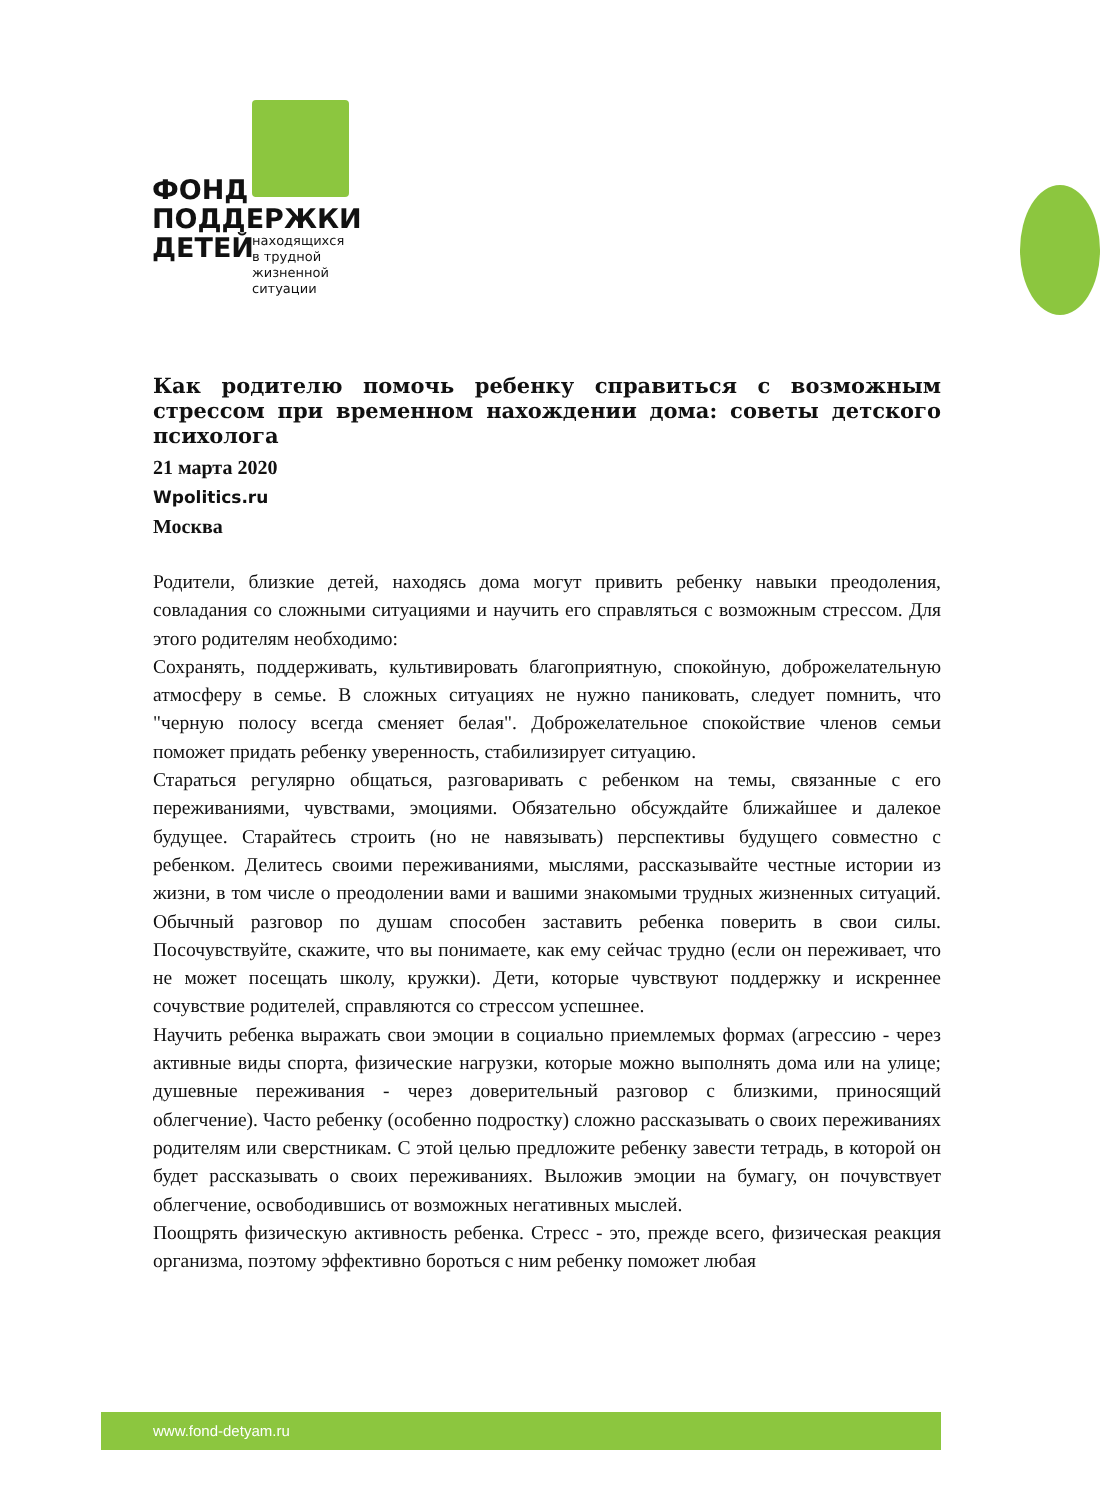ФОНД
ПОДДЕРЖКИ
ДЕТЕЙ
находящихся
в трудной
жизненной
ситуации
Как родителю помочь ребенку справиться с возможным стрессом при временном нахождении дома: советы детского психолога
21 марта 2020
Wpolitics.ru
Москва
Родители, близкие детей, находясь дома могут привить ребенку навыки преодоления, совладания со сложными ситуациями и научить его справляться с возможным стрессом. Для этого родителям необходимо:
Сохранять, поддерживать, культивировать благоприятную, спокойную, доброжелательную атмосферу в семье. В сложных ситуациях не нужно паниковать, следует помнить, что "черную полосу всегда сменяет белая". Доброжелательное спокойствие членов семьи поможет придать ребенку уверенность, стабилизирует ситуацию.
Стараться регулярно общаться, разговаривать с ребенком на темы, связанные с его переживаниями, чувствами, эмоциями. Обязательно обсуждайте ближайшее и далекое будущее. Старайтесь строить (но не навязывать) перспективы будущего совместно с ребенком. Делитесь своими переживаниями, мыслями, рассказывайте честные истории из жизни, в том числе о преодолении вами и вашими знакомыми трудных жизненных ситуаций. Обычный разговор по душам способен заставить ребенка поверить в свои силы. Посочувствуйте, скажите, что вы понимаете, как ему сейчас трудно (если он переживает, что не может посещать школу, кружки). Дети, которые чувствуют поддержку и искреннее сочувствие родителей, справляются со стрессом успешнее.
Научить ребенка выражать свои эмоции в социально приемлемых формах (агрессию - через активные виды спорта, физические нагрузки, которые можно выполнять дома или на улице; душевные переживания - через доверительный разговор с близкими, приносящий облегчение). Часто ребенку (особенно подростку) сложно рассказывать о своих переживаниях родителям или сверстникам. С этой целью предложите ребенку завести тетрадь, в которой он будет рассказывать о своих переживаниях. Выложив эмоции на бумагу, он почувствует облегчение, освободившись от возможных негативных мыслей.
Поощрять физическую активность ребенка. Стресс - это, прежде всего, физическая реакция организма, поэтому эффективно бороться с ним ребенку поможет любая
www.fond-detyam.ru